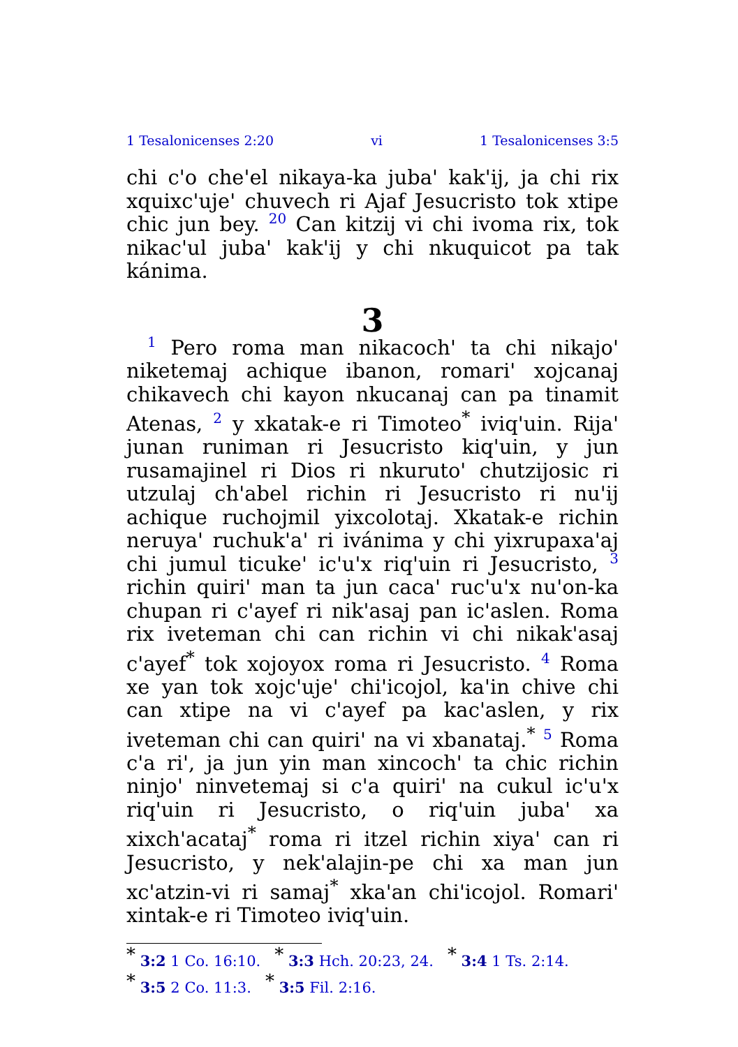1 Tesalonicenses 2:20 vi 1 Tesalonicenses 3:5
chi c'o che'el nikaya-ka juba' kak'ij, ja chi rix xquixc'uje' chuvech ri Ajaf Jesucristo tok xtipe chic jun bey. 20 Can kitzij vi chi ivoma rix, tok nikac'ul juba' kak'ij y chi nkuquicot pa tak kánima.
3
1 Pero roma man nikacoch' ta chi nikajo' niketemaj achique ibanon, romari' xojcanaj chikavech chi kayon nkucanaj can pa tinamit Atenas, 2 y xkatak-e ri Timoteo<sup>*</sup> iviq'uin. Rija' junan runiman ri Jesucristo kiq'uin, y jun rusamajinel ri Dios ri nkuruto' chutzijosic ri utzulaj ch'abel richin ri Jesucristo ri nu'ij achique ruchojmil yixcolotaj. Xkatak-e richin neruya' ruchuk'a' ri ivánima y chi yixrupaxa'aj chi jumul ticuke' ic'u'x riq'uin ri Jesucristo, 3 richin quiri' man ta jun caca' ruc'u'x nu'on-ka chupan ri c'ayef ri nik'asaj pan ic'aslen. Roma rix iveteman chi can richin vi chi nikak'asaj c'ayef<sup>*</sup> tok xojoyox roma ri Jesucristo. 4 Roma xe yan tok xojc'uje' chi'icojol, ka'in chive chi can xtipe na vi c'ayef pa kac'aslen, y rix iveteman chi can quiri' na vi xbanataj.<sup>*</sup> 5 Roma c'a ri', ja jun yin man xincoch' ta chic richin ninjo' ninvetemaj si c'a quiri' na cukul ic'u'x riq'uin ri Jesucristo, o riq'uin juba' xa xixch'acataj<sup>*</sup> roma ri itzel richin xiya' can ri Jesucristo, y nek'alajin-pe chi xa man jun xc'atzin-vi ri samaj<sup>*</sup> xka'an chi'icojol. Romari' xintak-e ri Timoteo iviq'uin.
* 3:2 1 Co. 16:10. * 3:3 Hch. 20:23, 24. * 3:4 1 Ts. 2:14.
* 3:5 2 Co. 11:3. * 3:5 Fil. 2:16.